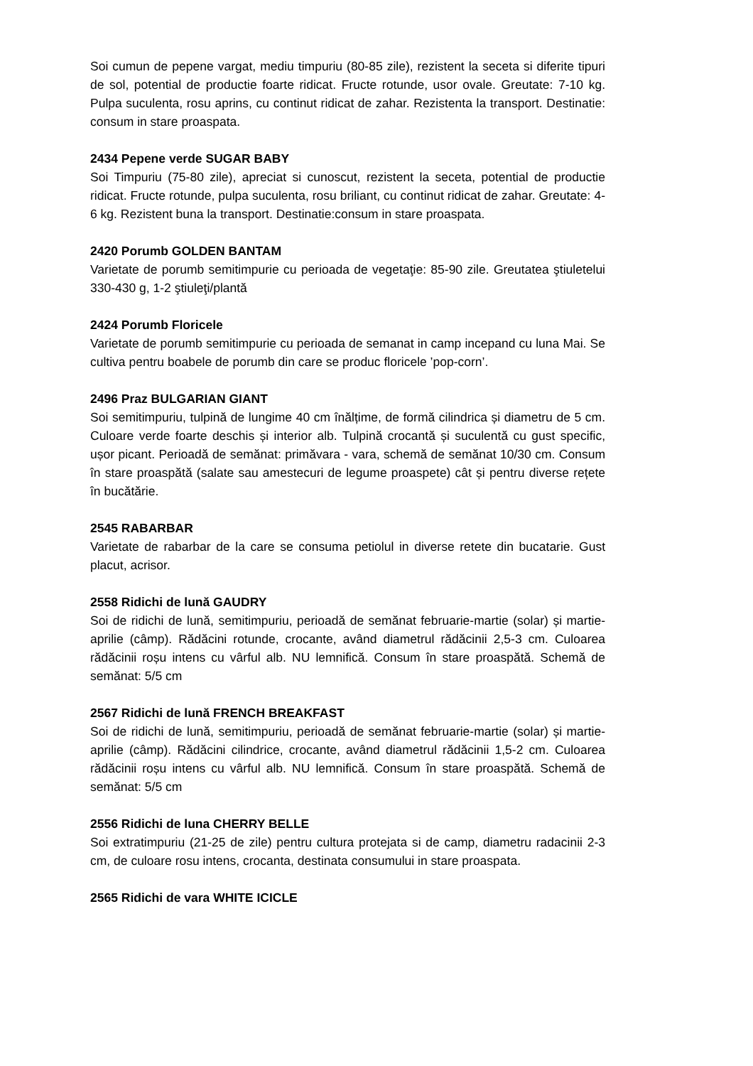Soi cumun de pepene vargat, mediu timpuriu (80-85 zile), rezistent la seceta si diferite tipuri de sol, potential de productie foarte ridicat. Fructe rotunde, usor ovale. Greutate: 7-10 kg. Pulpa suculenta, rosu aprins, cu continut ridicat de zahar. Rezistenta la transport. Destinatie: consum in stare proaspata.
2434 Pepene verde SUGAR BABY
Soi Timpuriu (75-80 zile), apreciat si cunoscut, rezistent la seceta, potential de productie ridicat. Fructe rotunde, pulpa suculenta, rosu briliant, cu continut ridicat de zahar. Greutate: 4-6 kg. Rezistent buna la transport. Destinatie:consum in stare proaspata.
2420 Porumb GOLDEN BANTAM
Varietate de porumb semitimpurie cu perioada de vegetaţie: 85-90 zile. Greutatea ştiuletelui 330-430 g, 1-2 ştiuleţi/plantă
2424 Porumb Floricele
Varietate de porumb semitimpurie cu perioada de semanat in camp incepand cu luna Mai. Se cultiva pentru boabele de porumb din care se produc floricele ’pop-corn’.
2496 Praz BULGARIAN GIANT
Soi semitimpuriu, tulpină de lungime 40 cm înălțime, de formă cilindrica și diametru de 5 cm. Culoare verde foarte deschis și interior alb. Tulpină crocantă și suculentă cu gust specific, ușor picant. Perioadă de semănat: primăvara - vara, schemă de semănat 10/30 cm. Consum în stare proaspătă (salate sau amestecuri de legume proaspete) cât și pentru diverse rețete în bucătărie.
2545 RABARBAR
Varietate de rabarbar de la care se consuma petiolul in diverse retete din bucatarie. Gust placut, acrisor.
2558 Ridichi de lună GAUDRY
Soi de ridichi de lună, semitimpuriu, perioadă de semănat februarie-martie (solar) și martie-aprilie (câmp). Rădăcini rotunde, crocante, având diametrul rădăcinii 2,5-3 cm. Culoarea rădăcinii roșu intens cu vârful alb. NU lemnifică. Consum în stare proaspătă. Schemă de semănat: 5/5 cm
2567 Ridichi de lună FRENCH BREAKFAST
Soi de ridichi de lună, semitimpuriu, perioadă de semănat februarie-martie (solar) și martie-aprilie (câmp). Rădăcini cilindrice, crocante, având diametrul rădăcinii 1,5-2 cm. Culoarea rădăcinii roșu intens cu vârful alb. NU lemnifică. Consum în stare proaspătă. Schemă de semănat: 5/5 cm
2556 Ridichi de luna CHERRY BELLE
Soi extratimpuriu (21-25 de zile) pentru cultura protejata si de camp, diametru radacinii 2-3 cm, de culoare rosu intens, crocanta, destinata consumului in stare proaspata.
2565 Ridichi de vara WHITE ICICLE